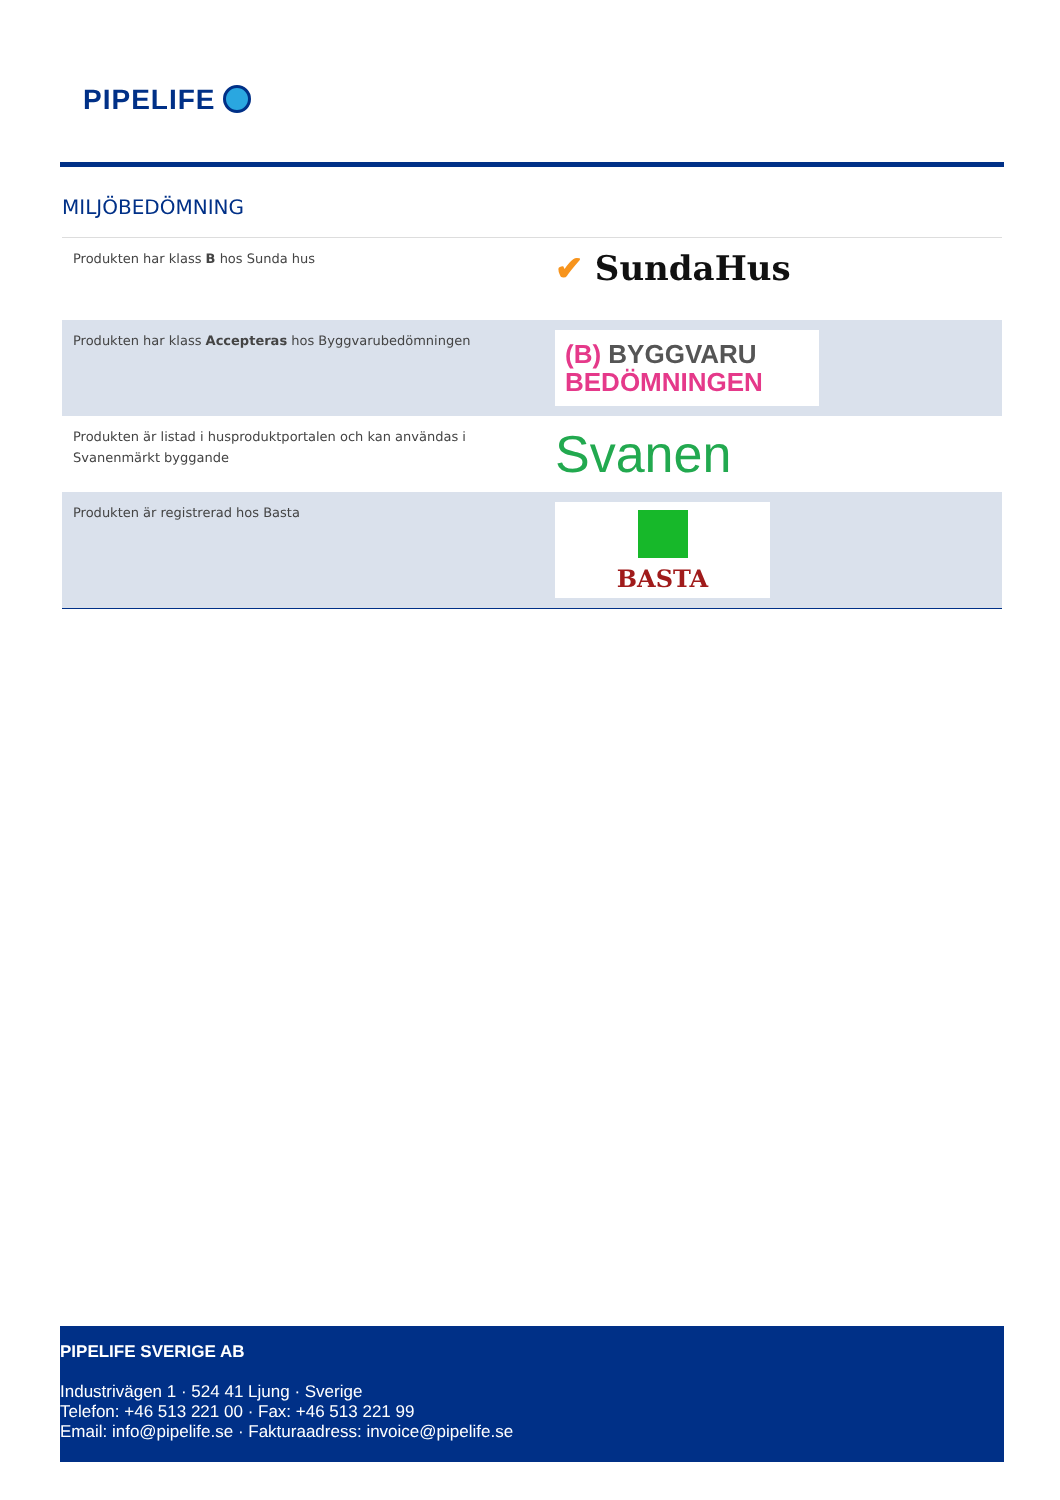PIPELIFE
MILJÖBEDÖMNING
| Produkten har klass B hos Sunda hus | ✔ SundaHus |
| Produkten har klass Accepteras hos Byggvarubedömningen | (B) BYGGVARU BEDÖMNINGEN |
| Produkten är listad i husproduktportalen och kan användas i Svanenmärkt byggande | Svanen |
| Produkten är registrerad hos Basta | BASTA |
PIPELIFE SVERIGE AB
Industrivägen 1 · 524 41 Ljung · Sverige
Telefon: +46 513 221 00 · Fax: +46 513 221 99
Email: info@pipelife.se · Fakturaadress: invoice@pipelife.se